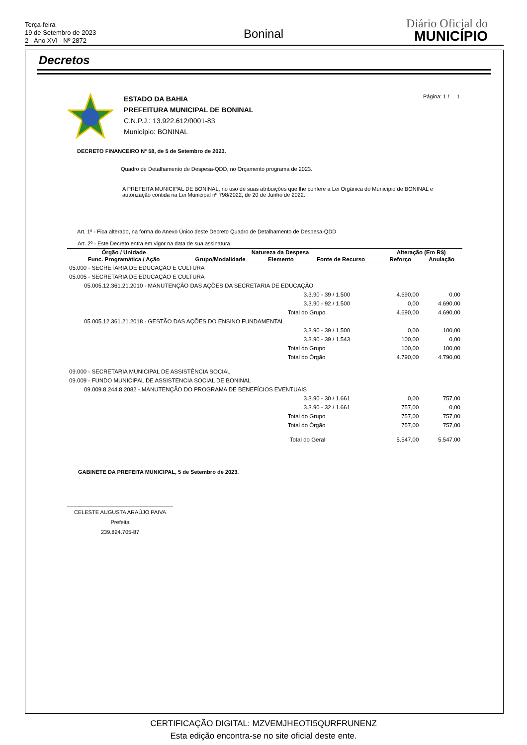Terça-feira
19 de Setembro de 2023
2 - Ano XVI - Nº 2872
Boninal
Diário Oficial do
MUNICÍPIO
Decretos
ESTADO DA BAHIA
PREFEITURA MUNICIPAL DE BONINAL
C.N.P.J.: 13.922.612/0001-83
Município: BONINAL
Página: 1 / 1
DECRETO FINANCEIRO Nº 58, de 5 de Setembro de 2023.
Quadro de Detalhamento de Despesa-QDD, no Orçamento programa de 2023.
A PREFEITA MUNICIPAL DE BONINAL, no uso de suas atribuições que lhe confere a Lei Orgânica do Município de BONINAL e autorização contida na Lei Municipal nº 798/2022, de 20 de Junho de 2022.
Art. 1º - Fica alterado, na forma do Anexo Único deste Decreto Quadro de Detalhamento de Despesa-QDD
Art. 2º - Este Decreto entra em vigor na data de sua assinatura.
| Órgão / Unidade | Natureza da Despesa | | | Alteração (Em R$) | |
| --- | --- | --- | --- | --- | --- |
| Func. Programática / Ação | Grupo/Modalidade | Elemento | Fonte de Recurso | Reforço | Anulação |
| 05.000 - SECRETARIA DE EDUCAÇÃO E CULTURA | | | | | |
| 05.005 - SECRETARIA DE EDUCAÇÃO E CULTURA | | | | | |
| 05.005.12.361.21.2010 - MANUTENÇÃO DAS AÇÕES DA SECRETARIA DE EDUCAÇÃO | | | | | |
| | | | 3.3.90 - 39 / 1.500 | 4.690,00 | 0,00 |
| | | | 3.3.90 - 92 / 1.500 | 0,00 | 4.690,00 |
| Total do Grupo | | | | 4.690,00 | 4.690,00 |
| 05.005.12.361.21.2018 - GESTÃO DAS AÇÕES DO ENSINO FUNDAMENTAL | | | | | |
| | | | 3.3.90 - 39 / 1.500 | 0,00 | 100,00 |
| | | | 3.3.90 - 39 / 1.543 | 100,00 | 0,00 |
| Total do Grupo | | | | 100,00 | 100,00 |
| Total do Órgão | | | | 4.790,00 | 4.790,00 |
| 09.000 - SECRETARIA MUNICIPAL DE ASSISTÊNCIA SOCIAL | | | | | |
| 09.009 - FUNDO MUNICIPAL DE ASSISTENCIA SOCIAL DE BONINAL | | | | | |
| 09.009.8.244.8.2082 - MANUTENÇÃO DO PROGRAMA DE BENEFÍCIOS EVENTUAIS | | | | | |
| | | | 3.3.90 - 30 / 1.661 | 0,00 | 757,00 |
| | | | 3.3.90 - 32 / 1.661 | 757,00 | 0,00 |
| Total do Grupo | | | | 757,00 | 757,00 |
| Total do Órgão | | | | 757,00 | 757,00 |
| Total do Geral | | | | 5.547,00 | 5.547,00 |
GABINETE DA PREFEITA MUNICIPAL, 5 de Setembro de 2023.
CELESTE AUGUSTA ARAÚJO PAIVA
Prefeita
239.824.705-87
CERTIFICAÇÃO DIGITAL: MZVEMJHEOTI5QURFRUNENZ
Esta edição encontra-se no site oficial deste ente.